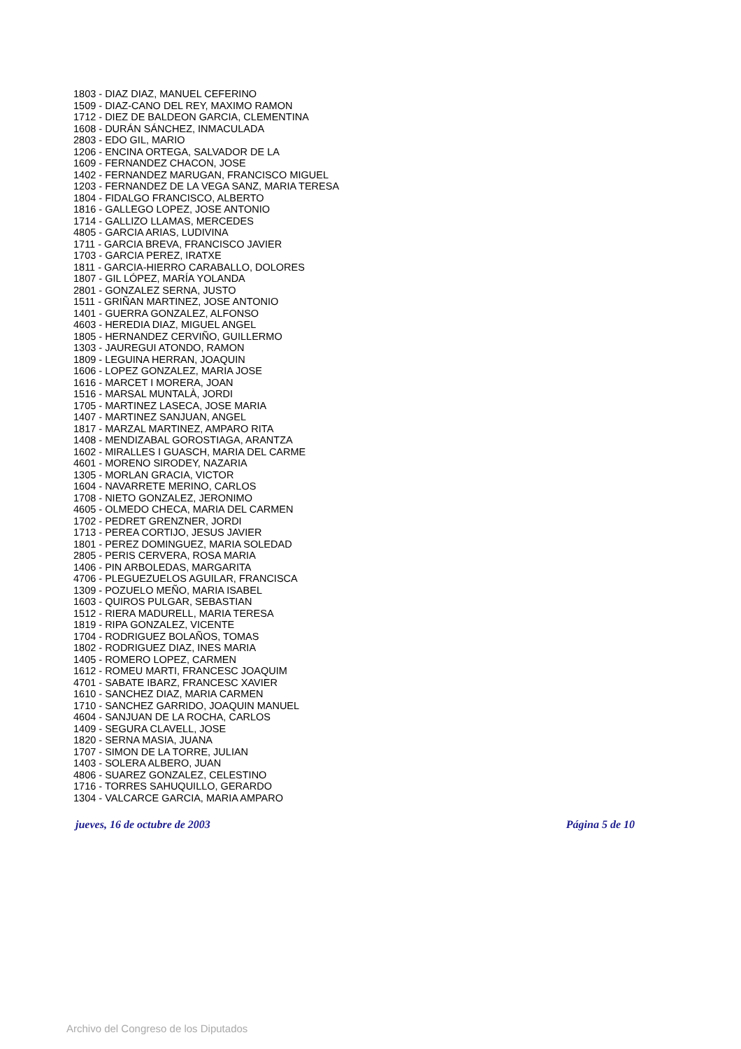1803 - DIAZ DIAZ, MANUEL CEFERINO
1509 - DIAZ-CANO DEL REY, MAXIMO RAMON
1712 - DIEZ DE BALDEON GARCIA, CLEMENTINA
1608 - DURÁN SÁNCHEZ, INMACULADA
2803 - EDO GIL, MARIO
1206 - ENCINA ORTEGA, SALVADOR DE LA
1609 - FERNANDEZ CHACON, JOSE
1402 - FERNANDEZ MARUGAN, FRANCISCO MIGUEL
1203 - FERNANDEZ DE LA VEGA SANZ, MARIA TERESA
1804 - FIDALGO FRANCISCO, ALBERTO
1816 - GALLEGO LOPEZ, JOSE ANTONIO
1714 - GALLIZO LLAMAS, MERCEDES
4805 - GARCIA ARIAS, LUDIVINA
1711 - GARCIA BREVA, FRANCISCO JAVIER
1703 - GARCIA PEREZ, IRATXE
1811 - GARCIA-HIERRO CARABALLO, DOLORES
1807 - GIL LÓPEZ, MARÍA YOLANDA
2801 - GONZALEZ SERNA, JUSTO
1511 - GRIÑAN MARTINEZ, JOSE ANTONIO
1401 - GUERRA GONZALEZ, ALFONSO
4603 - HEREDIA DIAZ, MIGUEL ANGEL
1805 - HERNANDEZ CERVIÑO, GUILLERMO
1303 - JAUREGUI ATONDO, RAMON
1809 - LEGUINA HERRAN, JOAQUIN
1606 - LOPEZ GONZALEZ, MARIA JOSE
1616 - MARCET I MORERA, JOAN
1516 - MARSAL MUNTALÀ, JORDI
1705 - MARTINEZ LASECA, JOSE MARIA
1407 - MARTINEZ SANJUAN, ANGEL
1817 - MARZAL MARTINEZ, AMPARO RITA
1408 - MENDIZABAL GOROSTIAGA, ARANTZA
1602 - MIRALLES I GUASCH, MARIA DEL CARME
4601 - MORENO SIRODEY, NAZARIA
1305 - MORLAN GRACIA, VICTOR
1604 - NAVARRETE MERINO, CARLOS
1708 - NIETO GONZALEZ, JERONIMO
4605 - OLMEDO CHECA, MARIA DEL CARMEN
1702 - PEDRET GRENZNER, JORDI
1713 - PEREA CORTIJO, JESUS JAVIER
1801 - PEREZ DOMINGUEZ, MARIA SOLEDAD
2805 - PERIS CERVERA, ROSA MARIA
1406 - PIN ARBOLEDAS, MARGARITA
4706 - PLEGUEZUELOS AGUILAR, FRANCISCA
1309 - POZUELO MEÑO, MARIA ISABEL
1603 - QUIROS PULGAR, SEBASTIAN
1512 - RIERA MADURELL, MARIA TERESA
1819 - RIPA GONZALEZ, VICENTE
1704 - RODRIGUEZ BOLAÑOS, TOMAS
1802 - RODRIGUEZ DIAZ, INES MARIA
1405 - ROMERO LOPEZ, CARMEN
1612 - ROMEU MARTI, FRANCESC JOAQUIM
4701 - SABATE IBARZ, FRANCESC XAVIER
1610 - SANCHEZ DIAZ, MARIA CARMEN
1710 - SANCHEZ GARRIDO, JOAQUIN MANUEL
4604 - SANJUAN DE LA ROCHA, CARLOS
1409 - SEGURA CLAVELL, JOSE
1820 - SERNA MASIA, JUANA
1707 - SIMON DE LA TORRE, JULIAN
1403 - SOLERA ALBERO, JUAN
4806 - SUAREZ GONZALEZ, CELESTINO
1716 - TORRES SAHUQUILLO, GERARDO
1304 - VALCARCE GARCIA, MARIA AMPARO
jueves, 16 de octubre de 2003 Página 5 de 10
Archivo del Congreso de los Diputados